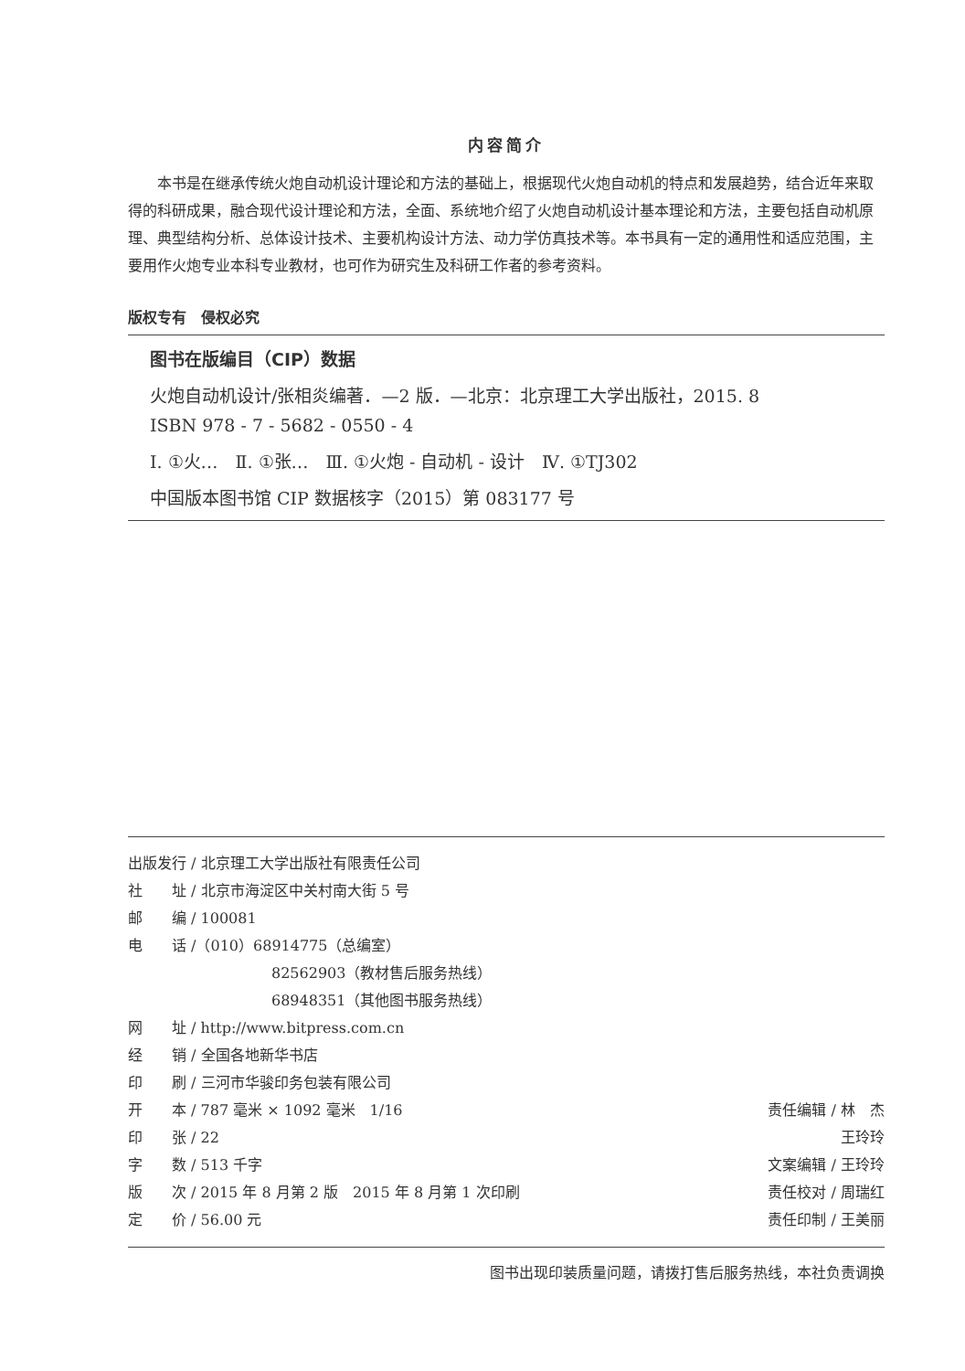内容简介
本书是在继承传统火炮自动机设计理论和方法的基础上，根据现代火炮自动机的特点和发展趋势，结合近年来取得的科研成果，融合现代设计理论和方法，全面、系统地介绍了火炮自动机设计基本理论和方法，主要包括自动机原理、典型结构分析、总体设计技术、主要机构设计方法、动力学仿真技术等。本书具有一定的通用性和适应范围，主要用作火炮专业本科专业教材，也可作为研究生及科研工作者的参考资料。
版权专有　侵权必究
图书在版编目（CIP）数据
火炮自动机设计/张相炎编著．—2 版．—北京：北京理工大学出版社，2015. 8
ISBN 978 - 7 - 5682 - 0550 - 4
Ⅰ. ①火…　Ⅱ. ①张…　Ⅲ. ①火炮 - 自动机 - 设计　Ⅳ. ①TJ302
中国版本图书馆 CIP 数据核字（2015）第 083177 号
出版发行 / 北京理工大学出版社有限责任公司
社　　址 / 北京市海淀区中关村南大街 5 号
邮　　编 / 100081
电　　话 /（010）68914775（总编室）
82562903（教材售后服务热线）
68948351（其他图书服务热线）
网　　址 / http://www.bitpress.com.cn
经　　销 / 全国各地新华书店
印　　刷 / 三河市华骏印务包装有限公司
开　　本 / 787 毫米 × 1092 毫米　1/16
印　　张 / 22
字　　数 / 513 千字
版　　次 / 2015 年 8 月第 2 版　2015 年 8 月第 1 次印刷
定　　价 / 56.00 元
责任编辑 / 林　杰
王玲玲
文案编辑 / 王玲玲
责任校对 / 周瑞红
责任印制 / 王美丽
图书出现印装质量问题，请拨打售后服务热线，本社负责调换